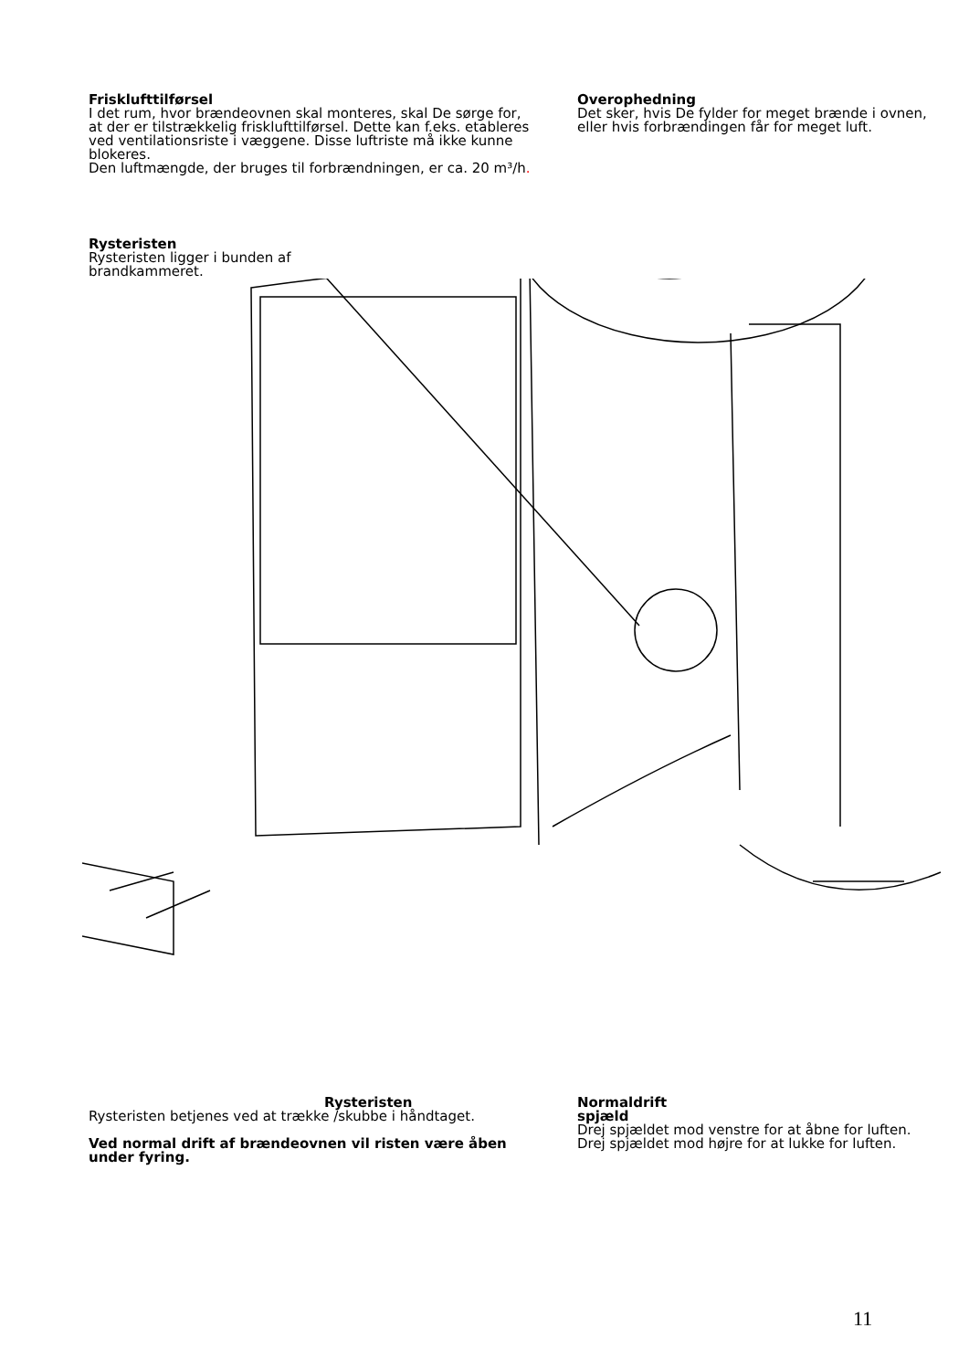Frisklufttilførsel
I det rum, hvor brændeovnen skal monteres, skal De sørge for, at der er tilstrækkelig frisklufttilførsel. Dette kan f.eks. etableres ved ventilationsriste i væggene. Disse luftriste må ikke kunne blokeres.
Den luftmængde, der bruges til forbrændningen, er ca. 20 m³/h.
Overophedning
Det sker, hvis De fylder for meget brænde i ovnen, eller hvis forbrændingen får for meget luft.
Rysteristen
Rysteristen ligger i bunden af brandkammeret.
Rysteristen
Rysteristen betjenes ved at trække /skubbe i håndtaget.
Ved normal drift af brændeovnen vil risten være åben under fyring.
Normaldrift
spjæld
Drej spjældet mod venstre for at åbne for luften. Drej spjældet mod højre for at lukke for luften.
11